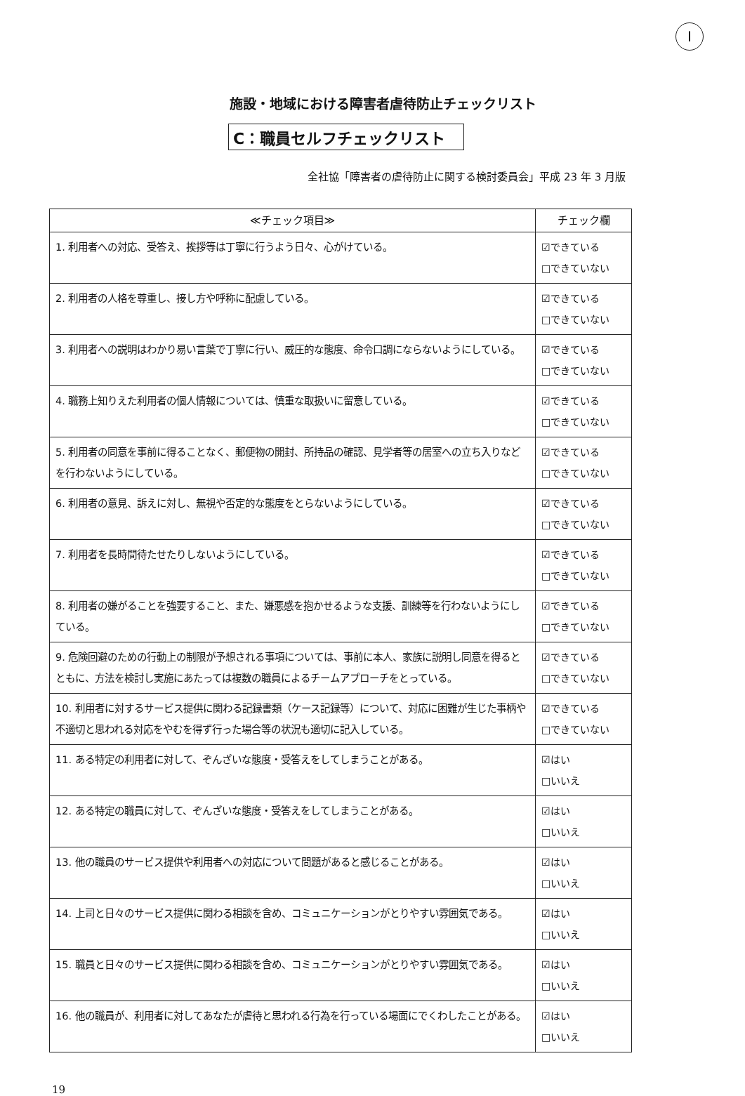I
施設・地域における障害者虐待防止チェックリスト
C：職員セルフチェックリスト
全社協「障害者の虐待防止に関する検討委員会」平成 23 年 3 月版
| ≪チェック項目≫ | チェック欄 |
| --- | --- |
| 1. 利用者への対応、受答え、挨拶等は丁寧に行うよう日々、心がけている。 | ☑できている □できていない |
| 2. 利用者の人格を尊重し、接し方や呼称に配慮している。 | ☑できている □できていない |
| 3. 利用者への説明はわかり易い言葉で丁寧に行い、威圧的な態度、命令口調にならないようにしている。 | ☑できている □できていない |
| 4. 職務上知りえた利用者の個人情報については、慎重な取扱いに留意している。 | ☑できている □できていない |
| 5. 利用者の同意を事前に得ることなく、郵便物の開封、所持品の確認、見学者等の居室への立ち入りなどを行わないようにしている。 | ☑できている □できていない |
| 6. 利用者の意見、訴えに対し、無視や否定的な態度をとらないようにしている。 | ☑できている □できていない |
| 7. 利用者を長時間待たせたりしないようにしている。 | ☑できている □できていない |
| 8. 利用者の嫌がることを強要すること、また、嫌悪感を抱かせるような支援、訓練等を行わないようにしている。 | ☑できている □できていない |
| 9. 危険回避のための行動上の制限が予想される事項については、事前に本人、家族に説明し同意を得るとともに、方法を検討し実施にあたっては複数の職員によるチームアプローチをとっている。 | ☑できている □できていない |
| 10. 利用者に対するサービス提供に関わる記録書類（ケース記録等）について、対応に困難が生じた事柄や不適切と思われる対応をやむを得ず行った場合等の状況も適切に記入している。 | ☑できている □できていない |
| 11. ある特定の利用者に対して、ぞんざいな態度・受答えをしてしまうことがある。 | ☑はい □いいえ |
| 12. ある特定の職員に対して、ぞんざいな態度・受答えをしてしまうことがある。 | ☑はい □いいえ |
| 13. 他の職員のサービス提供や利用者への対応について問題があると感じることがある。 | ☑はい □いいえ |
| 14. 上司と日々のサービス提供に関わる相談を含め、コミュニケーションがとりやすい雰囲気である。 | ☑はい □いいえ |
| 15. 職員と日々のサービス提供に関わる相談を含め、コミュニケーションがとりやすい雰囲気である。 | ☑はい □いいえ |
| 16. 他の職員が、利用者に対してあなたが虐待と思われる行為を行っている場面にでくわしたことがある。 | ☑はい □いいえ |
19